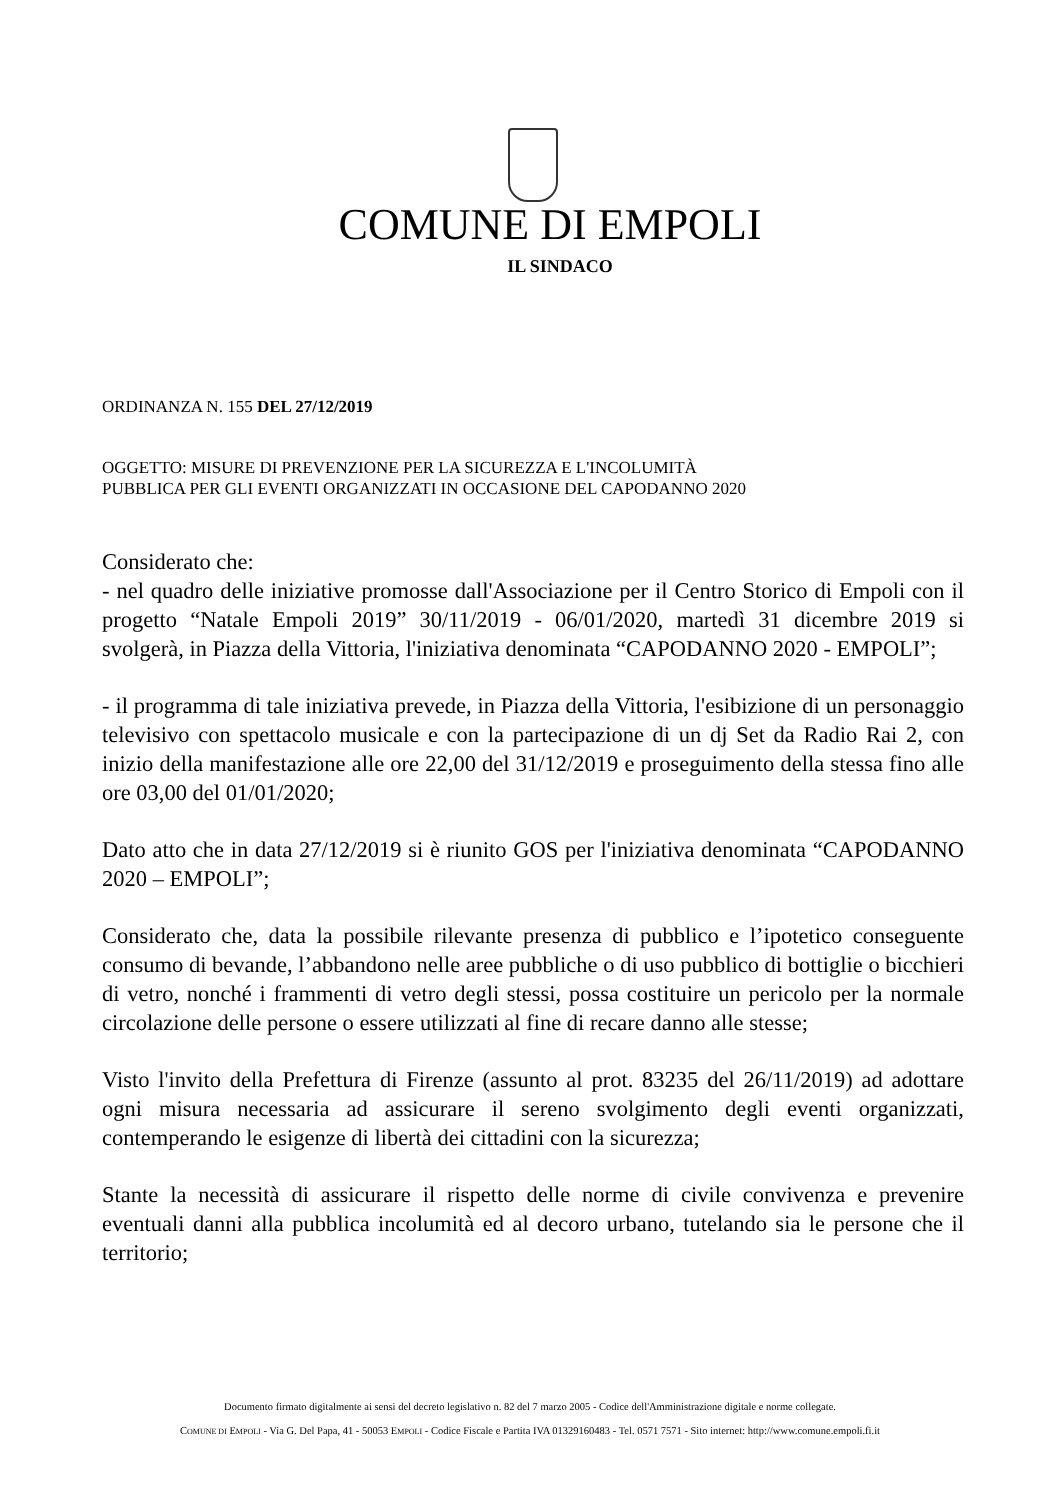COMUNE DI EMPOLI
IL SINDACO
ORDINANZA N. 155 DEL 27/12/2019
OGGETTO: MISURE DI PREVENZIONE PER LA SICUREZZA E L'INCOLUMITÀ
PUBBLICA PER GLI EVENTI ORGANIZZATI IN OCCASIONE DEL CAPODANNO 2020
Considerato che:
- nel quadro delle iniziative promosse dall'Associazione per il Centro Storico di Empoli con il progetto “Natale Empoli 2019” 30/11/2019 - 06/01/2020, martedì 31 dicembre 2019 si svolgerà, in Piazza della Vittoria, l'iniziativa denominata “CAPODANNO 2020 - EMPOLI”;
- il programma di tale iniziativa prevede, in Piazza della Vittoria, l'esibizione di un personaggio televisivo con spettacolo musicale e con la partecipazione di un dj Set da Radio Rai 2, con inizio della manifestazione alle ore 22,00 del 31/12/2019 e proseguimento della stessa fino alle ore 03,00 del 01/01/2020;
Dato atto che in data 27/12/2019 si è riunito GOS per l'iniziativa denominata “CAPODANNO 2020 – EMPOLI”;
Considerato che, data la possibile rilevante presenza di pubblico e l’ipotetico conseguente consumo di bevande, l’abbandono nelle aree pubbliche o di uso pubblico di bottiglie o bicchieri di vetro, nonché i frammenti di vetro degli stessi, possa costituire un pericolo per la normale circolazione delle persone o essere utilizzati al fine di recare danno alle stesse;
Visto l'invito della Prefettura di Firenze (assunto al prot. 83235 del 26/11/2019) ad adottare ogni misura necessaria ad assicurare il sereno svolgimento degli eventi organizzati, contemperando le esigenze di libertà dei cittadini con la sicurezza;
Stante la necessità di assicurare il rispetto delle norme di civile convivenza e prevenire eventuali danni alla pubblica incolumità ed al decoro urbano, tutelando sia le persone che il territorio;
Documento firmato digitalmente ai sensi del decreto legislativo n. 82 del 7 marzo 2005 - Codice dell'Amministrazione digitale e norme collegate.
COMUNE DI EMPOLI - Via G. Del Papa, 41 - 50053 EMPOLI - Codice Fiscale e Partita IVA 01329160483 - Tel. 0571 7571 - Sito internet: http://www.comune.empoli.fi.it